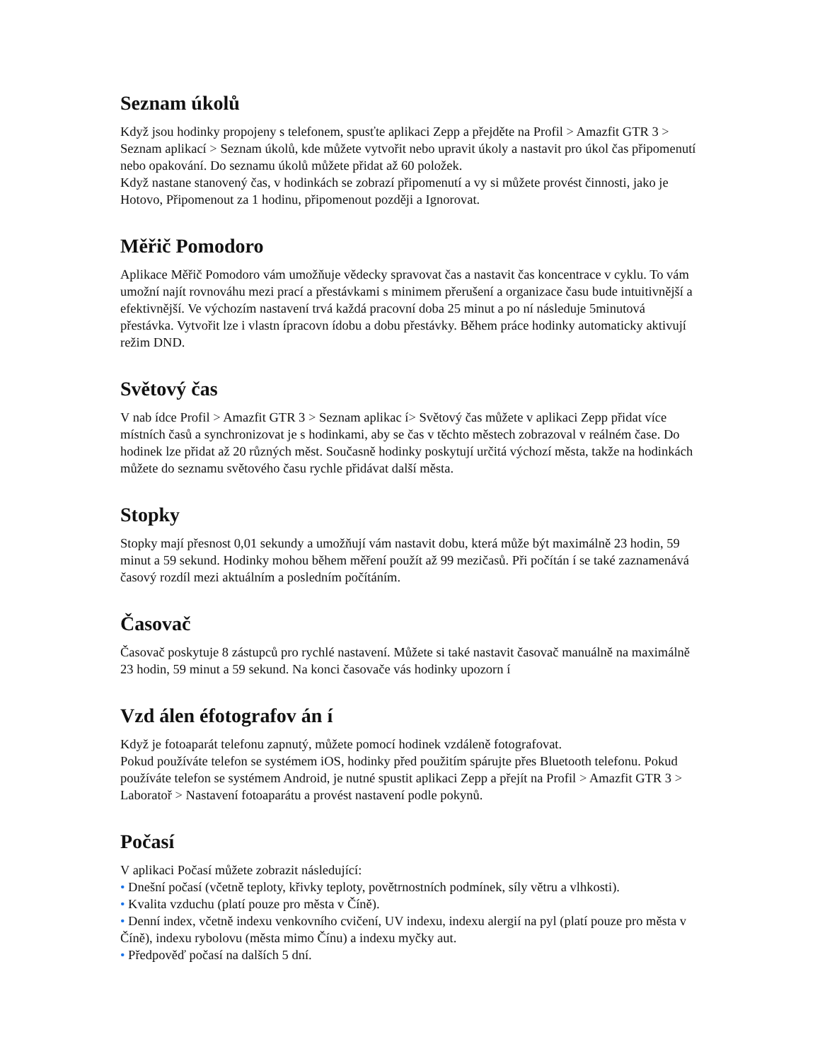Seznam úkolů
Když jsou hodinky propojeny s telefonem, spusťte aplikaci Zepp a přejděte na Profil > Amazfit GTR 3 > Seznam aplikací > Seznam úkolů, kde můžete vytvořit nebo upravit úkoly a nastavit pro úkol čas připomenutí nebo opakování. Do seznamu úkolů můžete přidat až 60 položek.
Když nastane stanovený čas, v hodinkách se zobrazí připomenutí a vy si můžete provést činnosti, jako je Hotovo, Připomenout za 1 hodinu, připomenout později a Ignorovat.
Měřič Pomodoro
Aplikace Měřič Pomodoro vám umožňuje vědecky spravovat čas a nastavit čas koncentrace v cyklu. To vám umožní najít rovnováhu mezi prací a přestávkami s minimem přerušení a organizace času bude intuitivnější a efektivnější. Ve výchozím nastavení trvá každá pracovní doba 25 minut a po ní následuje 5minutová přestávka. Vytvořit lze i vlastn ípracovn ídobu a dobu přestávky. Během práce hodinky automaticky aktivují režim DND.
Světový čas
V nab ídce Profil > Amazfit GTR 3 > Seznam aplikac í> Světový čas můžete v aplikaci Zepp přidat více místních časů a synchronizovat je s hodinkami, aby se čas v těchto městech zobrazoval v reálném čase. Do hodinek lze přidat až 20 různých měst. Současně hodinky poskytují určitá výchozí města, takže na hodinkách můžete do seznamu světového času rychle přidávat další města.
Stopky
Stopky mají přesnost 0,01 sekundy a umožňují vám nastavit dobu, která může být maximálně 23 hodin, 59 minut a 59 sekund. Hodinky mohou během měření použít až 99 mezičasů. Při počítán í se také zaznamenává časový rozdíl mezi aktuálním a posledním počítáním.
Časovač
Časovač poskytuje 8 zástupců pro rychlé nastavení. Můžete si také nastavit časovač manuálně na maximálně 23 hodin, 59 minut a 59 sekund. Na konci časovače vás hodinky upozorn í
Vzd álen éfotografov án í
Když je fotoaparát telefonu zapnutý, můžete pomocí hodinek vzdáleně fotografovat.
Pokud používáte telefon se systémem iOS, hodinky před použitím spárujte přes Bluetooth telefonu. Pokud používáte telefon se systémem Android, je nutné spustit aplikaci Zepp a přejít na Profil > Amazfit GTR 3 > Laboratoř > Nastavení fotoaparátu a provést nastavení podle pokynů.
Počasí
V aplikaci Počasí můžete zobrazit následující:
• Dnešní počasí (včetně teploty, křivky teploty, povětrnostních podmínek, síly větru a vlhkosti).
• Kvalita vzduchu (platí pouze pro města v Číně).
• Denní index, včetně indexu venkovního cvičení, UV indexu, indexu alergií na pyl (platí pouze pro města v Číně), indexu rybolovu (města mimo Čínu) a indexu myčky aut.
• Předpověď počasí na dalších 5 dní.